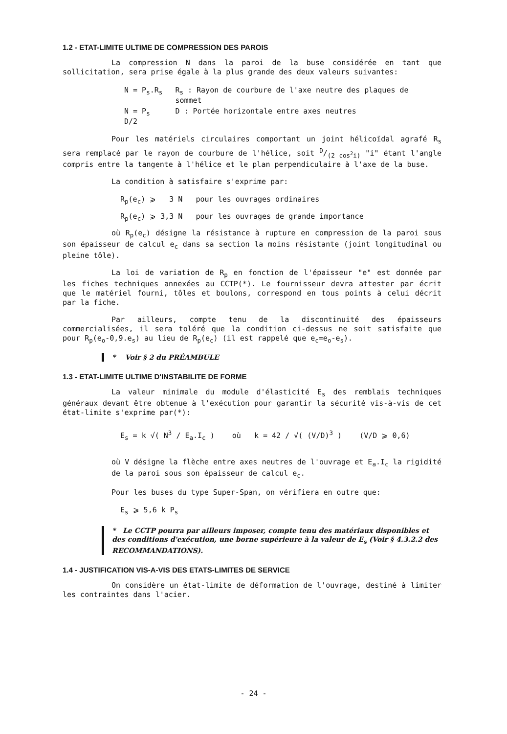1.2 - ETAT-LIMITE ULTIME DE COMPRESSION DES PAROIS
La compression N dans la paroi de la buse considérée en tant que sollicitation, sera prise égale à la plus grande des deux valeurs suivantes:
| N = P<sub>s</sub>.R<sub>s</sub> | R<sub>s</sub> : Rayon de courbure de l'axe neutre des plaques de sommet |
| N = P<sub>s</sub> D/2 | D : Portée horizontale entre axes neutres |
Pour les matériels circulaires comportant un joint hélicoïdal agrafé R<sub>s</sub> sera remplacé par le rayon de courbure de l'hélice, soit D/(2 cos<sup>2</sup>i) "i" étant l'angle compris entre la tangente à l'hélice et le plan perpendiculaire à l'axe de la buse.
La condition à satisfaire s'exprime par:
R<sub>p</sub>(e<sub>c</sub>) ⩾ 3 N pour les ouvrages ordinaires
R<sub>p</sub>(e<sub>c</sub>) ⩾ 3,3 N pour les ouvrages de grande importance
où R<sub>p</sub>(e<sub>c</sub>) désigne la résistance à rupture en compression de la paroi sous son épaisseur de calcul e<sub>c</sub> dans sa section la moins résistante (joint longitudinal ou pleine tôle).
La loi de variation de R<sub>p</sub> en fonction de l'épaisseur "e" est donnée par les fiches techniques annexées au CCTP(*). Le fournisseur devra attester par écrit que le matériel fourni, tôles et boulons, correspond en tous points à celui décrit par la fiche.
Par ailleurs, compte tenu de la discontinuité des épaisseurs commercialisées, il sera toléré que la condition ci-dessus ne soit satisfaite que pour R<sub>p</sub>(e<sub>o</sub>-0,9.e<sub>s</sub>) au lieu de R<sub>p</sub>(e<sub>c</sub>) (il est rappelé que e<sub>c</sub>=e<sub>o</sub>-e<sub>s</sub>).
* Voir § 2 du PRÉAMBULE
1.3 - ETAT-LIMITE ULTIME D'INSTABILITE DE FORME
La valeur minimale du module d'élasticité E<sub>s</sub> des remblais techniques généraux devant être obtenue à l'exécution pour garantir la sécurité vis-à-vis de cet état-limite s'exprime par(*):
E<sub>s</sub> = k √( N<sup>3</sup> / E<sub>a</sub>.I<sub>c</sub> ) où k = 42 / √( (V/D)<sup>3</sup> ) (V/D ⩾ 0,6)
où V désigne la flèche entre axes neutres de l'ouvrage et E<sub>a</sub>.I<sub>c</sub> la rigidité de la paroi sous son épaisseur de calcul e<sub>c</sub>.
Pour les buses du type Super-Span, on vérifiera en outre que:
E<sub>s</sub> ⩾ 5,6 k P<sub>s</sub>
* Le CCTP pourra par ailleurs imposer, compte tenu des matériaux disponibles et des conditions d'exécution, une borne supérieure à la valeur de E<sub>s</sub> (Voir § 4.3.2.2 des RECOMMANDATIONS).
1.4 - JUSTIFICATION VIS-A-VIS DES ETATS-LIMITES DE SERVICE
On considère un état-limite de déformation de l'ouvrage, destiné à limiter les contraintes dans l'acier.
- 24 -